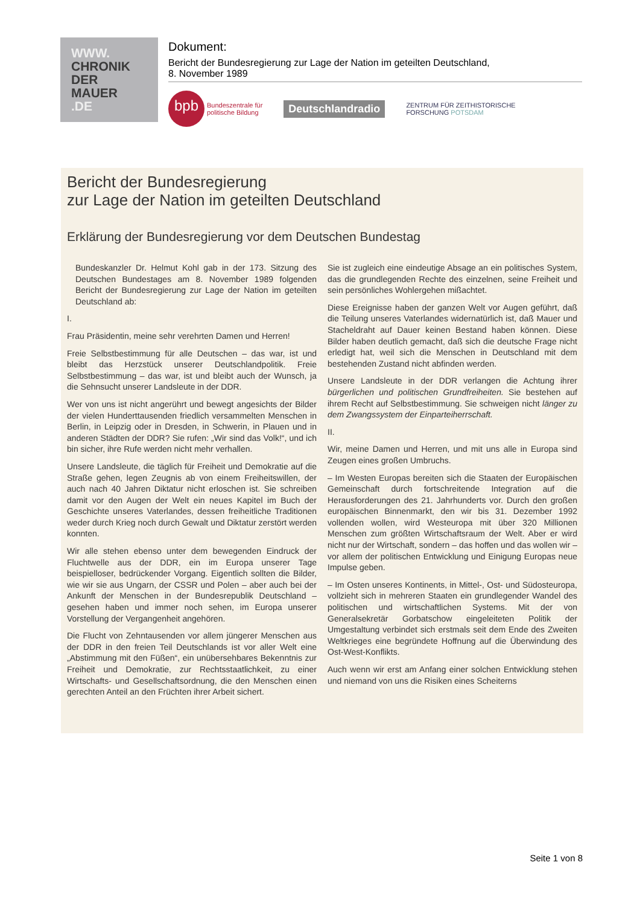WWW.
CHRONIK
DER
MAUER
.DE
Dokument:
Bericht der Bundesregierung zur Lage der Nation im geteilten Deutschland,
8. November 1989
bpb
Bundeszentrale für
politische Bildung
Deutschlandradio
ZENTRUM FÜR ZEITHISTORISCHE
FORSCHUNG POTSDAM
Bericht der Bundesregierung
zur Lage der Nation im geteilten Deutschland
Erklärung der Bundesregierung vor dem Deutschen Bundestag
Bundeskanzler Dr. Helmut Kohl gab in der 173. Sitzung des Deutschen Bundestages am 8. November 1989 folgenden Bericht der Bundesregierung zur Lage der Nation im geteilten Deutschland ab:
I.
Frau Präsidentin, meine sehr verehrten Damen und Herren!
Freie Selbstbestimmung für alle Deutschen – das war, ist und bleibt das Herzstück unserer Deutschlandpolitik. Freie Selbstbestimmung – das war, ist und bleibt auch der Wunsch, ja die Sehnsucht unserer Landsleute in der DDR.
Wer von uns ist nicht angerührt und bewegt angesichts der Bilder der vielen Hunderttausenden friedlich versammelten Menschen in Berlin, in Leipzig oder in Dresden, in Schwerin, in Plauen und in anderen Städten der DDR? Sie rufen: „Wir sind das Volk!“, und ich bin sicher, ihre Rufe werden nicht mehr verhallen.
Unsere Landsleute, die täglich für Freiheit und Demokratie auf die Straße gehen, legen Zeugnis ab von einem Freiheitswillen, der auch nach 40 Jahren Diktatur nicht erloschen ist. Sie schreiben damit vor den Augen der Welt ein neues Kapitel im Buch der Geschichte unseres Vaterlandes, dessen freiheitliche Traditionen weder durch Krieg noch durch Gewalt und Diktatur zerstört werden konnten.
Wir alle stehen ebenso unter dem bewegenden Eindruck der Fluchtwelle aus der DDR, ein im Europa unserer Tage beispielloser, bedrückender Vorgang. Eigentlich sollten die Bilder, wie wir sie aus Ungarn, der CSSR und Polen – aber auch bei der Ankunft der Menschen in der Bundesrepublik Deutschland – gesehen haben und immer noch sehen, im Europa unserer Vorstellung der Vergangenheit angehören.
Die Flucht von Zehntausenden vor allem jüngerer Menschen aus der DDR in den freien Teil Deutschlands ist vor aller Welt eine „Abstimmung mit den Füßen“, ein unübersehbares Bekenntnis zur Freiheit und Demokratie, zur Rechtsstaatlichkeit, zu einer Wirtschafts- und Gesellschaftsordnung, die den Menschen einen gerechten Anteil an den Früchten ihrer Arbeit sichert.
Sie ist zugleich eine eindeutige Absage an ein politisches System, das die grundlegenden Rechte des einzelnen, seine Freiheit und sein persönliches Wohlergehen mißachtet.
Diese Ereignisse haben der ganzen Welt vor Augen geführt, daß die Teilung unseres Vaterlandes widernatürlich ist, daß Mauer und Stacheldraht auf Dauer keinen Bestand haben können. Diese Bilder haben deutlich gemacht, daß sich die deutsche Frage nicht erledigt hat, weil sich die Menschen in Deutschland mit dem bestehenden Zustand nicht abfinden werden.
Unsere Landsleute in der DDR verlangen die Achtung ihrer bürgerlichen und politischen Grundfreiheiten. Sie bestehen auf ihrem Recht auf Selbstbestimmung. Sie schweigen nicht länger zu dem Zwangssystem der Einparteiherrschaft.
II.
Wir, meine Damen und Herren, und mit uns alle in Europa sind Zeugen eines großen Umbruchs.
– Im Westen Europas bereiten sich die Staaten der Europäischen Gemeinschaft durch fortschreitende Integration auf die Herausforderungen des 21. Jahrhunderts vor. Durch den großen europäischen Binnenmarkt, den wir bis 31. Dezember 1992 vollenden wollen, wird Westeuropa mit über 320 Millionen Menschen zum größten Wirtschaftsraum der Welt. Aber er wird nicht nur der Wirtschaft, sondern – das hoffen und das wollen wir – vor allem der politischen Entwicklung und Einigung Europas neue Impulse geben.
– Im Osten unseres Kontinents, in Mittel-, Ost- und Südosteuropa, vollzieht sich in mehreren Staaten ein grundlegender Wandel des politischen und wirtschaftlichen Systems. Mit der von Generalsekretär Gorbatschow eingeleiteten Politik der Umgestaltung verbindet sich erstmals seit dem Ende des Zweiten Weltkrieges eine begründete Hoffnung auf die Überwindung des Ost-West-Konflikts.
Auch wenn wir erst am Anfang einer solchen Entwicklung stehen und niemand von uns die Risiken eines Scheiterns
Seite 1 von 8